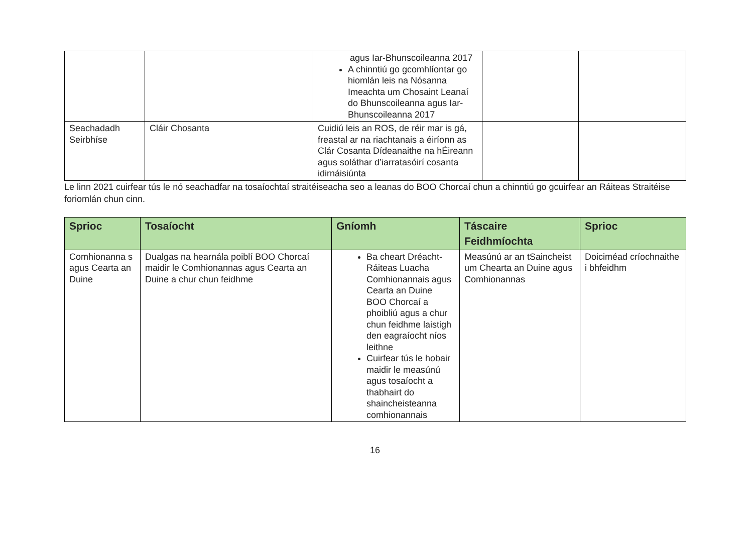| | | agus Iar-Bhunscoileanna 2017 A chinntiú go gcomhlíontar go hiomlán leis na Nósanna Imeachta um Chosaint Leanaí do Bhunscoileanna agus Iar-Bhunscoileanna 2017 | | |
| Seachadadh Seirbhíse | Cláir Chosanta | Cuidiú leis an ROS, de réir mar is gá, freastal ar na riachtanais a éiríonn as Clár Cosanta Dídeanaithe na hÉireann agus soláthar d’iarratasóirí cosanta idirnáisiúnta | | |
Le linn 2021 cuirfear tús le nó seachadfar na tosaíochtaí straitéiseacha seo a leanas do BOO Chorcaí chun a chinntiú go gcuirfear an Ráiteas Straitéise foriomlán chun cinn.
| Sprioc | Tosaíocht | Gníomh | Táscaire Feidhmíochta | Sprioc |
| --- | --- | --- | --- | --- |
| Comhionanna s agus Cearta an Duine | Dualgas na hearnála poiblí BOO Chorcaí maidir le Comhionannas agus Cearta an Duine a chur chun feidhme | Ba cheart Dréacht-Ráiteas Luacha Comhionannais agus Cearta an Duine BOO Chorcaí a phoibliú agus a chur chun feidhme laistigh den eagraíocht níos leithne Cuirfear tús le hobair maidir le measúnú agus tosaíocht a thabhairt do shaincheisteanna comhionannais | Measúnú ar an tSaincheist um Chearta an Duine agus Comhionannas | Doiciméad críochnaithe i bhfeidhm |
16